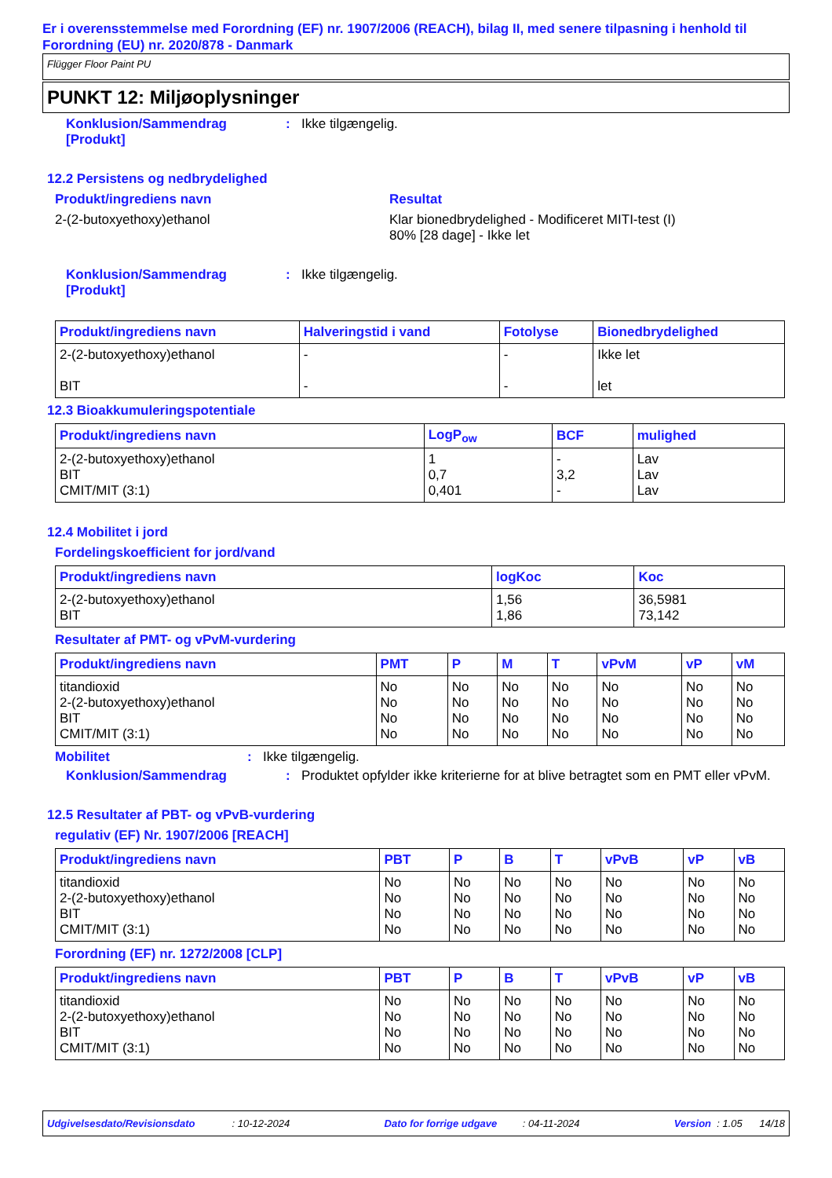Er i overensstemmelse med Forordning (EF) nr. 1907/2006 (REACH), bilag II, med senere tilpasning i henhold til Forordning (EU) nr. 2020/878 - Danmark
Flügger Floor Paint PU
PUNKT 12: Miljøoplysninger
Konklusion/Sammendrag [Produkt]
: Ikke tilgængelig.
12.2 Persistens og nedbrydelighed
Produkt/ingrediens navn
2-(2-butoxyethoxy)ethanol
Resultat
Klar bionedbrydelighed - Modificeret MITI-test (I)
80% [28 dage] - Ikke let
Konklusion/Sammendrag [Produkt]
: Ikke tilgængelig.
| Produkt/ingrediens navn | Halveringstid i vand | Fotolyse | Bionedbrydelighed |
| --- | --- | --- | --- |
| 2-(2-butoxyethoxy)ethanol BIT | - - | - - | Ikke let let |
12.3 Bioakkumuleringspotentiale
| Produkt/ingrediens navn | LogP<sub>ow</sub> | BCF | mulighed |
| --- | --- | --- | --- |
| 2-(2-butoxyethoxy)ethanol BIT CMIT/MIT (3:1) | 1 0,7 0,401 | - 3,2 - | Lav Lav Lav |
12.4 Mobilitet i jord
Fordelingskoefficient for jord/vand
| Produkt/ingrediens navn | logKoc | Koc |
| --- | --- | --- |
| 2-(2-butoxyethoxy)ethanol BIT | 1,56 1,86 | 36,5981 73,142 |
Resultater af PMT- og vPvM-vurdering
| Produkt/ingrediens navn | PMT | P | M | T | vPvM | vP | vM |
| --- | --- | --- | --- | --- | --- | --- | --- |
| titandioxid 2-(2-butoxyethoxy)ethanol BIT CMIT/MIT (3:1) | No No No No | No No No No | No No No No | No No No No | No No No No | No No No No | No No No No |
Mobilitet : Ikke tilgængelig.
Konklusion/Sammendrag : Produktet opfylder ikke kriterierne for at blive betragtet som en PMT eller vPvM.
12.5 Resultater af PBT- og vPvB-vurdering
regulativ (EF) Nr. 1907/2006 [REACH]
| Produkt/ingrediens navn | PBT | P | B | T | vPvB | vP | vB |
| --- | --- | --- | --- | --- | --- | --- | --- |
| titandioxid 2-(2-butoxyethoxy)ethanol BIT CMIT/MIT (3:1) | No No No No | No No No No | No No No No | No No No No | No No No No | No No No No | No No No No |
Forordning (EF) nr. 1272/2008 [CLP]
| Produkt/ingrediens navn | PBT | P | B | T | vPvB | vP | vB |
| --- | --- | --- | --- | --- | --- | --- | --- |
| titandioxid 2-(2-butoxyethoxy)ethanol BIT CMIT/MIT (3:1) | No No No No | No No No No | No No No No | No No No No | No No No No | No No No No | No No No No |
Udgivelsesdato/Revisionsdato : 10-12-2024 Dato for forrige udgave : 04-11-2024 Version : 1.05 14/18